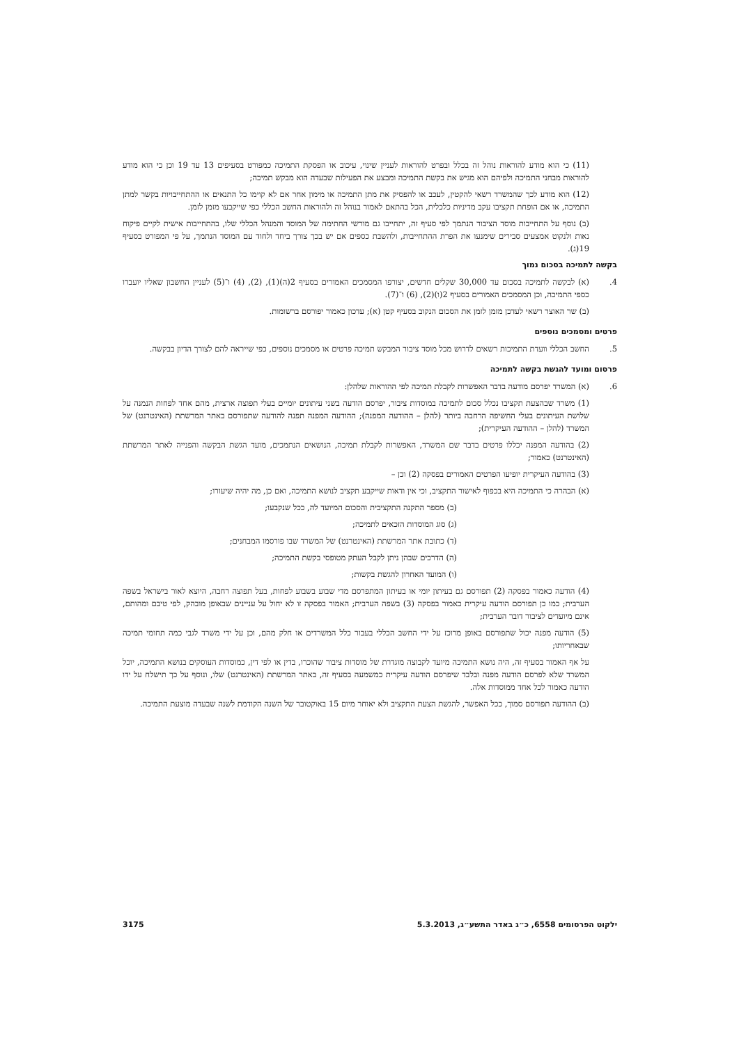(11) כי הוא מודע להוראות נוהל זה בכלל ובפרט להוראות לעניין שינוי, עיכוב או הפסקת התמיכה כמפורט בסעיפים 13 עד 19 וכן כי הוא מודע להוראות מבחני התמיכה ולפיהם הוא מגיש את בקשת התמיכה ומבצע את הפעילות שבעדה הוא מבקש תמיכה;
(12) הוא מודע לכך שהמשרד רשאי להקטין, לעכב או להפסיק את מתן התמיכה או מימון אחר אם לא קוימו כל התנאים או ההתחייבויות בקשר למתן התמיכה, או אם הופחת תקציבו עקב מדיניות כלכלית, הכל בהתאם לאמור בנוהל זה ולהוראות החשב הכללי כפי שייקבעו מזמן לזמן.
(ב) נוסף על התחייבות מוסד הציבור הנתמך לפי סעיף זה, יתחייבו גם מורשי החתימה של המוסד והמנהל הכללי שלו, בהתחייבות אישית לקיים פיקוח נאות ולנקוט אמצעים סבירים שימנעו את הפרת ההתחייבות, ולהשבת כספים אם יש בכך צורך ביחד ולחוד עם המוסד הנתמך, על פי המפורט בסעיף 19(ג).
בקשה לתמיכה בסכום נמוך
4. (א) לבקשה לתמיכה בסכום עד 30,000 שקלים חדשים, יצורפו המסמכים האמורים בסעיף 2(ה)(1), (2), (4) ו־(5) לעניין החשבון שאליו יועברו כספי התמיכה, וכן המסמכים האמורים בסעיף 2(ו)(2), (6) ו־(7).
(ב) שר האוצר רשאי לעדכן מזמן לזמן את הסכום הנקוב בסעיף קטן (א); עדכון כאמור יפורסם ברשומות.
פרטים ומסמכים נוספים
5. החשב הכללי וועדת התמיכות רשאים לדרוש מכל מוסד ציבור המבקש תמיכה פרטים או מסמכים נוספים, כפי שייראה להם לצורך הדיון בבקשה.
פרסום ומועד להגשת בקשה לתמיכה
6. (א) המשרד יפרסם מודעה בדבר האפשרות לקבלת תמיכה לפי ההוראות שלהלן:
(1) משרד שבהצעת תקציבו נכלל סכום לתמיכה במוסדות ציבור, יפרסם הודעה בשני עיתונים יומיים בעלי תפוצה ארצית, מהם אחד לפחות הנמנה על שלושת העיתונים בעלי החשיפה הרחבה ביותר (להלן – ההודעה המפנה); ההודעה המפנה תפנה להודעה שתפורסם באתר המרשתת (האינטרנט) של המשרד (להלן – ההודעה העיקרית);
(2) בהודעה המפנה יכללו פרטים בדבר שם המשרד, האפשרות לקבלת תמיכה, הנושאים הנתמכים, מועד הגשת הבקשה והפנייה לאתר המרשתת (האינטרנט) כאמור;
(3) בהודעה העיקרית יופיעו הפרטים האמורים בפסקה (2) וכן –
(א) הבהרה כי התמיכה היא בכפוף לאישור התקציב, וכי אין ודאות שייקבע תקציב לנושא התמיכה, ואם כן, מה יהיה שיעורו;
(ב) מספר התקנה התקציבית והסכום המיועד לה, ככל שנקבעו;
(ג) סוג המוסדות הזכאים לתמיכה;
(ד) כתובת אתר המרשתת (האינטרנט) של המשרד שבו פורסמו המבחנים;
(ה) הדרכים שבהן ניתן לקבל העתק מטופסי בקשת התמיכה;
(ו) המועד האחרון להגשת בקשות;
(4) הודעה כאמור בפסקה (2) תפורסם גם בעיתון יומי או בעיתון המתפרסם מדי שבוע בשבוע לפחות, בעל תפוצה רחבה, היוצא לאור בישראל בשפה הערבית; כמו כן תפורסם הודעה עיקרית כאמור בפסקה (3) בשפה הערבית; האמור בפסקה זו לא יחול על עניינים שבאופן מובהק, לפי טיבם ומהותם, אינם מיועדים לציבור דובר הערבית;
(5) הודעה מפנה יכול שתפורסם באופן מרוכז על ידי החשב הכללי בעבור כלל המשרדים או חלק מהם, וכן על ידי משרד לגבי כמה תחומי תמיכה שבאחריותו;
על אף האמור בסעיף זה, היה נושא התמיכה מיועד לקבוצה מוגדרת של מוסדות ציבור שהוכרו, בדין או לפי דין, כמוסדות העוסקים בנושא התמיכה, יוכל המשרד שלא לפרסם הודעה מפנה ובלבד שיפרסם הודעה עיקרית כמשמעה בסעיף זה, באתר המרשתת (האינטרנט) שלו, ונוסף על כך תישלח על ידו הודעה כאמור לכל אחד ממוסדות אלה.
(ב) ההודעה תפורסם סמוך, ככל האפשר, להגשת הצעת התקציב ולא יאוחר מיום 15 באוקטובר של השנה הקודמת לשנה שבעדה מוצעת התמיכה.
ילקוט הפרסומים 6558, כ״ג באדר התשע״ג, 5.3.2013 3175